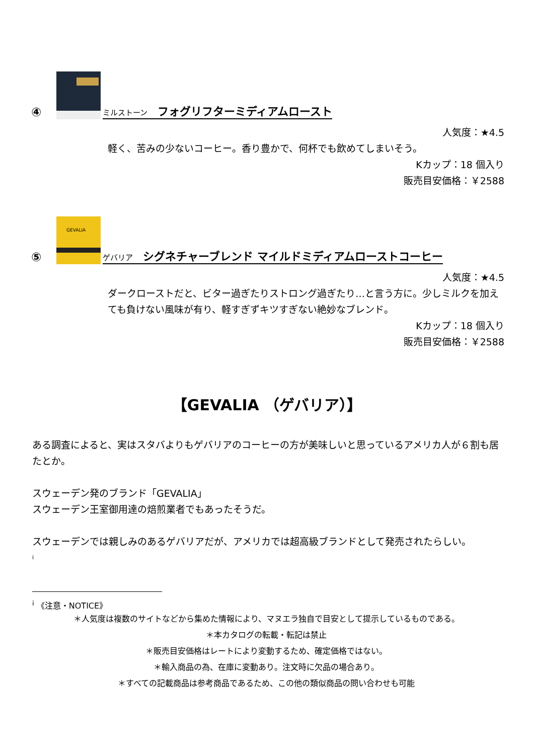④ ミルストーン フォグリフターミディアムロースト
人気度：★4.5
軽く、苦みの少ないコーヒー。香り豊かで、何杯でも飲めてしまいそう。
Kカップ：18 個入り
販売目安価格：￥2588
⑤
GEVALIA
ゲバリア シグネチャーブレンド マイルドミディアムローストコーヒー
人気度：★4.5
ダークローストだと、ビター過ぎたりストロング過ぎたり…と言う方に。少しミルクを加えても負けない風味が有り、軽すぎずキツすぎない絶妙なブレンド。
Kカップ：18 個入り
販売目安価格：￥2588
【GEVALIA （ゲバリア）】
ある調査によると、実はスタバよりもゲバリアのコーヒーの方が美味しいと思っているアメリカ人が６割も居たとか。
スウェーデン発のブランド「GEVALIA」
スウェーデン王室御用達の焙煎業者でもあったそうだ。
スウェーデンでは親しみのあるゲバリアだが、アメリカでは超高級ブランドとして発売されたらしい。
i
<sup>i</sup> 《注意・NOTICE》
＊人気度は複数のサイトなどから集めた情報により、マヌエラ独自で目安として提示しているものである。
＊本カタログの転載・転記は禁止
＊販売目安価格はレートにより変動するため、確定価格ではない。
＊輸入商品の為、在庫に変動あり。注文時に欠品の場合あり。
＊すべての記載商品は参考商品であるため、この他の類似商品の問い合わせも可能